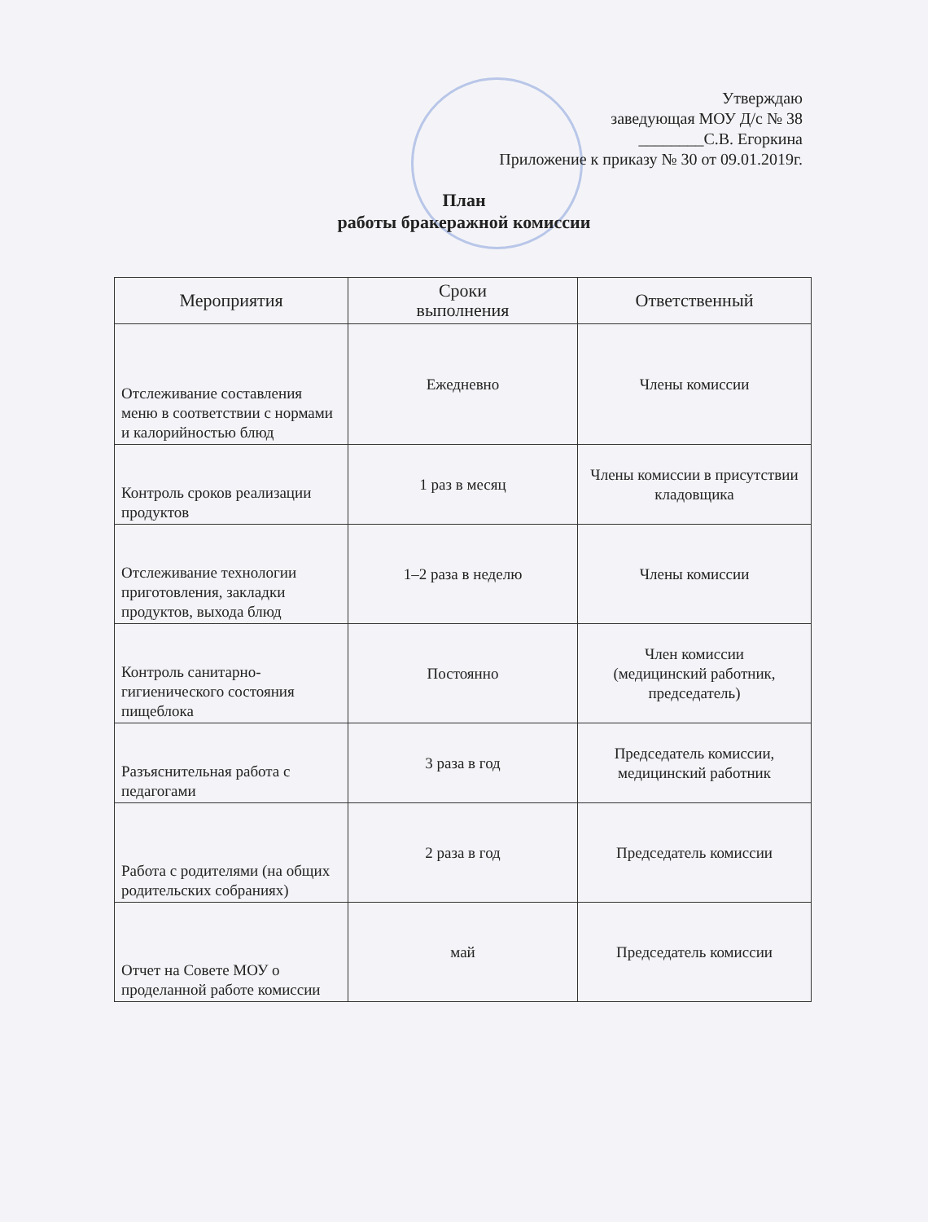Утверждаю
заведующая МОУ Д/с № 38
________С.В. Егоркина
Приложение к приказу № 30 от 09.01.2019г.
План
работы бракеражной комиссии
| Мероприятия | Сроки выполнения | Ответственный |
| --- | --- | --- |
| Отслеживание составления меню в соответствии с нормами и калорийностью блюд | Ежедневно | Члены комиссии |
| Контроль сроков реализации продуктов | 1 раз в месяц | Члены комиссии в присутствии кладовщика |
| Отслеживание технологии приготовления, закладки продуктов, выхода блюд | 1–2 раза в неделю | Члены комиссии |
| Контроль санитарно-гигиенического состояния пищеблока | Постоянно | Член комиссии (медицинский работник, председатель) |
| Разъяснительная работа с педагогами | 3 раза в год | Председатель комиссии, медицинский работник |
| Работа с родителями (на общих родительских собраниях) | 2 раза в год | Председатель комиссии |
| Отчет на Совете МОУ о проделанной работе комиссии | май | Председатель комиссии |